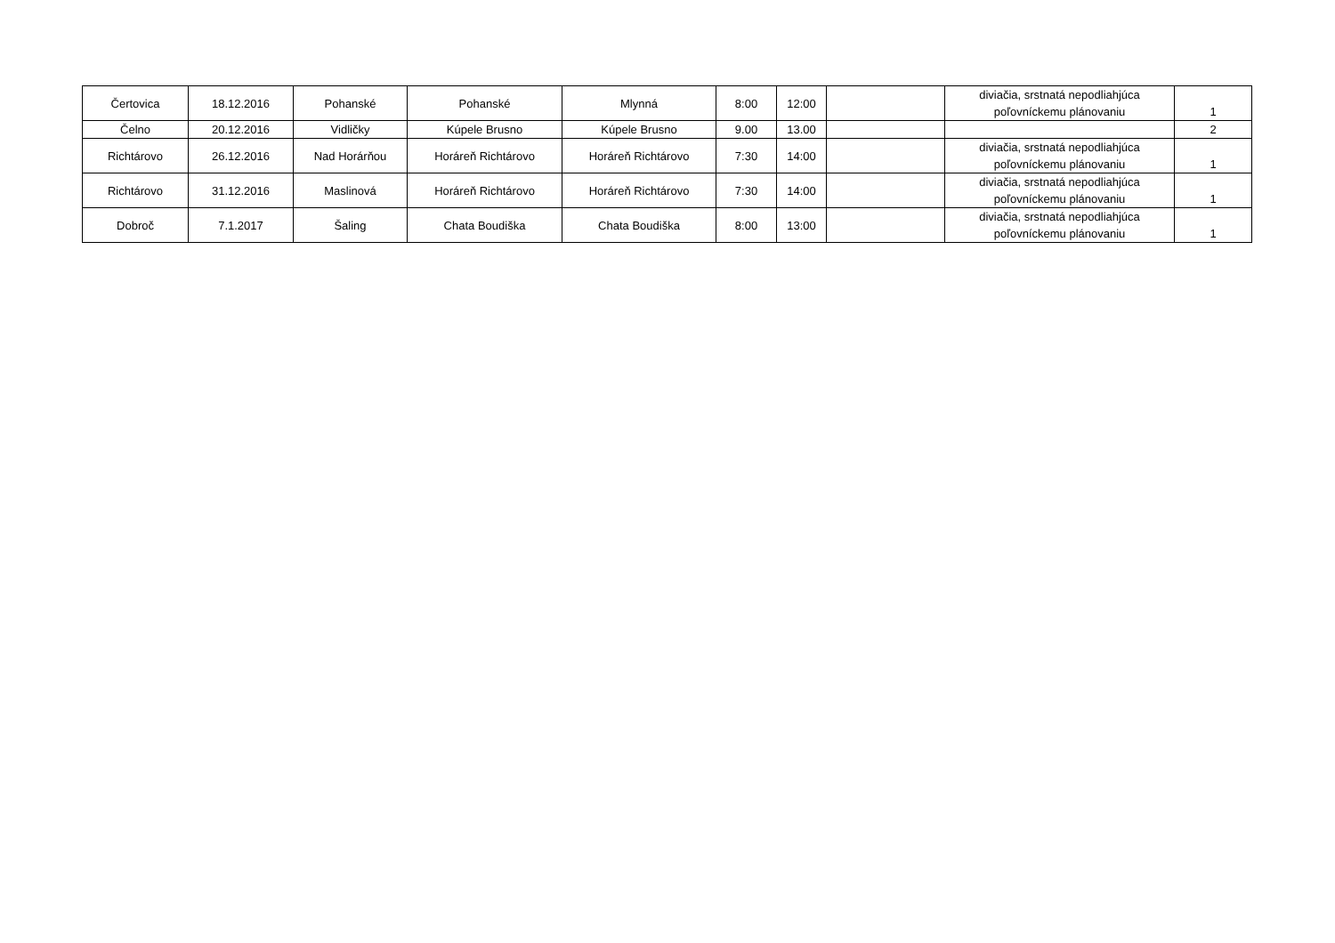| Čertovica | 18.12.2016 | Pohanské | Pohanské | Mlynná | 8:00 | 12:00 | | diviačia, srstnatá nepodliahjúca poľovníckemu plánovaniu | 1 |
| Čelno | 20.12.2016 | Vidličky | Kúpele Brusno | Kúpele Brusno | 9.00 | 13.00 | | | 2 |
| Richtárovo | 26.12.2016 | Nad Horárňou | Horáreň Richtárovo | Horáreň Richtárovo | 7:30 | 14:00 | | diviačia, srstnatá nepodliahjúca poľovníckemu plánovaniu | 1 |
| Richtárovo | 31.12.2016 | Maslinová | Horáreň Richtárovo | Horáreň Richtárovo | 7:30 | 14:00 | | diviačia, srstnatá nepodliahjúca poľovníckemu plánovaniu | 1 |
| Dobroč | 7.1.2017 | Šaling | Chata Boudiška | Chata Boudiška | 8:00 | 13:00 | | diviačia, srstnatá nepodliahjúca poľovníckemu plánovaniu | 1 |